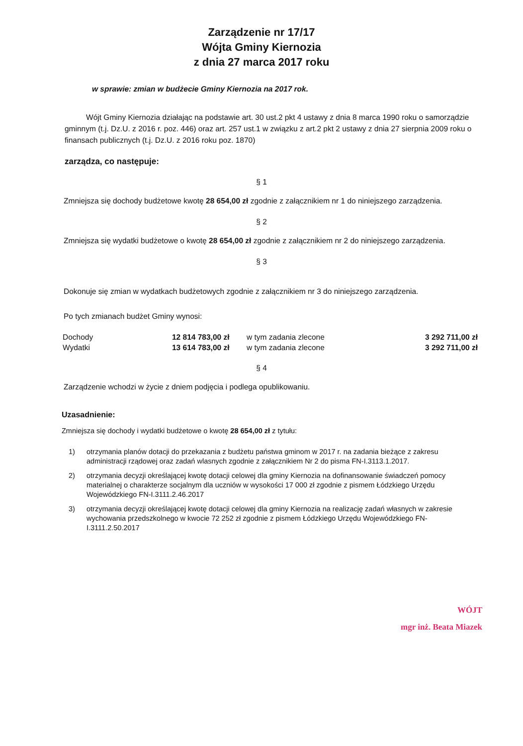Zarządzenie nr 17/17
Wójta Gminy Kiernozia
z dnia 27 marca 2017 roku
w sprawie: zmian w budżecie Gminy Kiernozia na 2017 rok.
Wójt Gminy Kiernozia działając na podstawie art. 30 ust.2 pkt 4 ustawy z dnia 8 marca 1990 roku o samorządzie gminnym (t.j. Dz.U. z 2016 r. poz. 446) oraz art. 257 ust.1 w związku z art.2 pkt 2 ustawy z dnia 27 sierpnia 2009 roku o finansach publicznych (t.j. Dz.U. z 2016 roku poz. 1870)
zarządza, co następuje:
§ 1
Zmniejsza się dochody budżetowe kwotę 28 654,00 zł zgodnie z załącznikiem nr 1 do niniejszego zarządzenia.
§ 2
Zmniejsza się wydatki budżetowe o kwotę 28 654,00 zł zgodnie z załącznikiem nr 2 do niniejszego zarządzenia.
§ 3
Dokonuje się zmian w wydatkach budżetowych zgodnie z załącznikiem nr 3 do niniejszego zarządzenia.
Po tych zmianach budżet Gminy wynosi:
| Dochody | 12 814 783,00 zł | w tym zadania zlecone | 3 292 711,00 zł |
| Wydatki | 13 614 783,00 zł | w tym zadania zlecone | 3 292 711,00 zł |
§ 4
Zarządzenie wchodzi w życie z dniem podjęcia i podlega opublikowaniu.
Uzasadnienie:
Zmniejsza się dochody i wydatki budżetowe o kwotę 28 654,00 zł z tytułu:
1) otrzymania planów dotacji do przekazania z budżetu państwa gminom w 2017 r. na zadania bieżące z zakresu administracji rządowej oraz zadań wlasnych zgodnie z załącznikiem Nr 2 do pisma FN-I.3113.1.2017.
2) otrzymania decyzji określającej kwotę dotacji celowej dla gminy Kiernozia na dofinansowanie świadczeń pomocy materialnej o charakterze socjalnym dla uczniów w wysokości 17 000 zł zgodnie z pismem Łódzkiego Urzędu Wojewódzkiego FN-I.3111.2.46.2017
3) otrzymania decyzji określającej kwotę dotacji celowej dla gminy Kiernozia na realizację zadań własnych w zakresie wychowania przedszkolnego w kwocie 72 252 zł zgodnie z pismem Łódzkiego Urzędu Wojewódzkiego FN-I.3111.2.50.2017
WÓJT
mgr inż. Beata Miazek